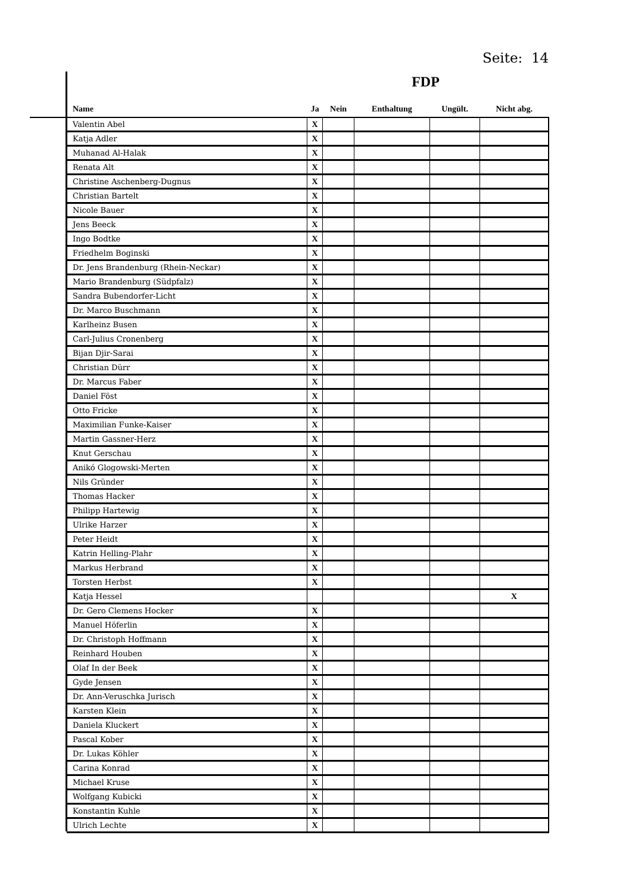Seite: 14
FDP
| Name | Ja | Nein | Enthaltung | Ungült. | Nicht abg. |
| --- | --- | --- | --- | --- | --- |
| Valentin Abel | X | | | | |
| Katja Adler | X | | | | |
| Muhanad Al-Halak | X | | | | |
| Renata Alt | X | | | | |
| Christine Aschenberg-Dugnus | X | | | | |
| Christian Bartelt | X | | | | |
| Nicole Bauer | X | | | | |
| Jens Beeck | X | | | | |
| Ingo Bodtke | X | | | | |
| Friedhelm Boginski | X | | | | |
| Dr. Jens Brandenburg (Rhein-Neckar) | X | | | | |
| Mario Brandenburg (Südpfalz) | X | | | | |
| Sandra Bubendorfer-Licht | X | | | | |
| Dr. Marco Buschmann | X | | | | |
| Karlheinz Busen | X | | | | |
| Carl-Julius Cronenberg | X | | | | |
| Bijan Djir-Sarai | X | | | | |
| Christian Dürr | X | | | | |
| Dr. Marcus Faber | X | | | | |
| Daniel Föst | X | | | | |
| Otto Fricke | X | | | | |
| Maximilian Funke-Kaiser | X | | | | |
| Martin Gassner-Herz | X | | | | |
| Knut Gerschau | X | | | | |
| Anikó Glogowski-Merten | X | | | | |
| Nils Gründer | X | | | | |
| Thomas Hacker | X | | | | |
| Philipp Hartewig | X | | | | |
| Ulrike Harzer | X | | | | |
| Peter Heidt | X | | | | |
| Katrin Helling-Plahr | X | | | | |
| Markus Herbrand | X | | | | |
| Torsten Herbst | X | | | | |
| Katja Hessel | | | | | X |
| Dr. Gero Clemens Hocker | X | | | | |
| Manuel Höferlin | X | | | | |
| Dr. Christoph Hoffmann | X | | | | |
| Reinhard Houben | X | | | | |
| Olaf In der Beek | X | | | | |
| Gyde Jensen | X | | | | |
| Dr. Ann-Veruschka Jurisch | X | | | | |
| Karsten Klein | X | | | | |
| Daniela Kluckert | X | | | | |
| Pascal Kober | X | | | | |
| Dr. Lukas Köhler | X | | | | |
| Carina Konrad | X | | | | |
| Michael Kruse | X | | | | |
| Wolfgang Kubicki | X | | | | |
| Konstantin Kuhle | X | | | | |
| Ulrich Lechte | X | | | | |